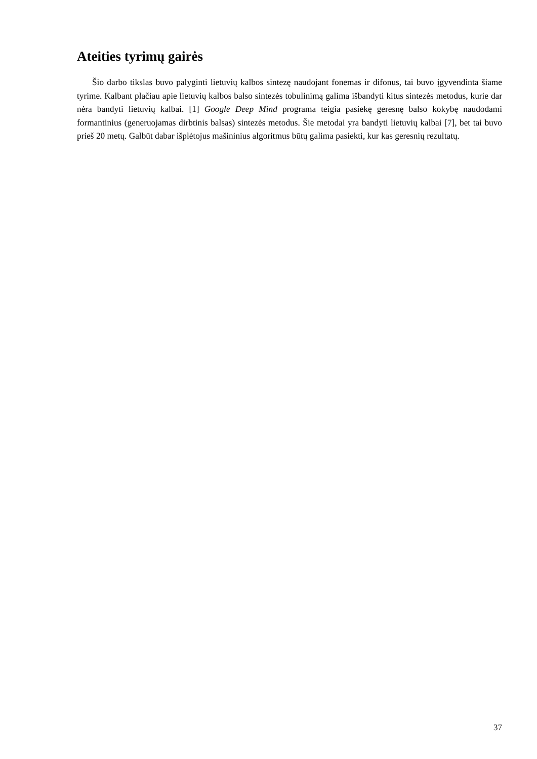Ateities tyrimų gairės
Šio darbo tikslas buvo palyginti lietuvių kalbos sintezę naudojant fonemas ir difonus, tai buvo įgyvendinta šiame tyrime. Kalbant plačiau apie lietuvių kalbos balso sintezės tobulinimą galima išbandyti kitus sintezės metodus, kurie dar nėra bandyti lietuvių kalbai. [1] Google Deep Mind programa teigia pasiekę geresnę balso kokybę naudodami formantinius (generuojamas dirbtinis balsas) sintezės metodus. Šie metodai yra bandyti lietuvių kalbai [7], bet tai buvo prieš 20 metų. Galbūt dabar išplėtojus mašininius algoritmus būtų galima pasiekti, kur kas geresnių rezultatų.
37